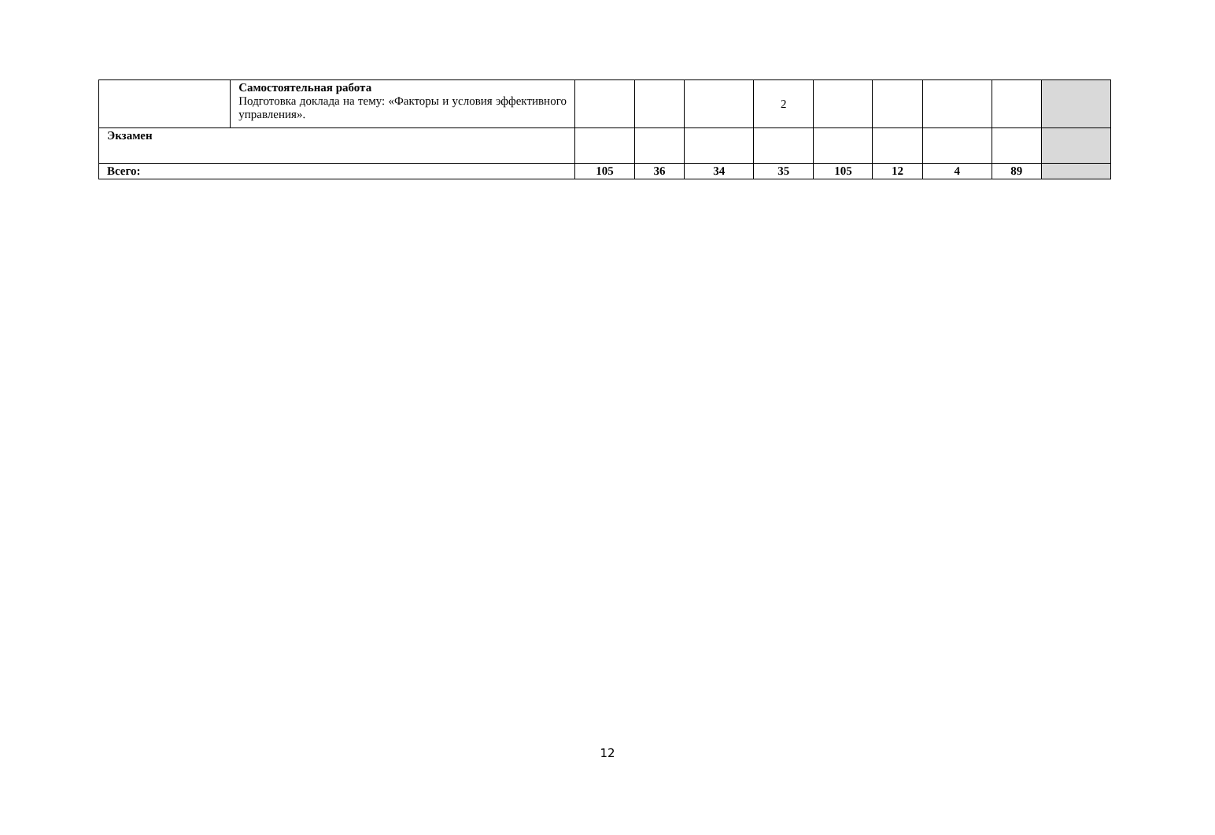| | Самостоятельная работа Подготовка доклада на тему: «Факторы и условия эффективного управления». | | | | 2 | | | | | |
| Экзамен | | | | | | | | | | |
| Всего: | | 105 | 36 | 34 | 35 | 105 | 12 | 4 | 89 | |
12